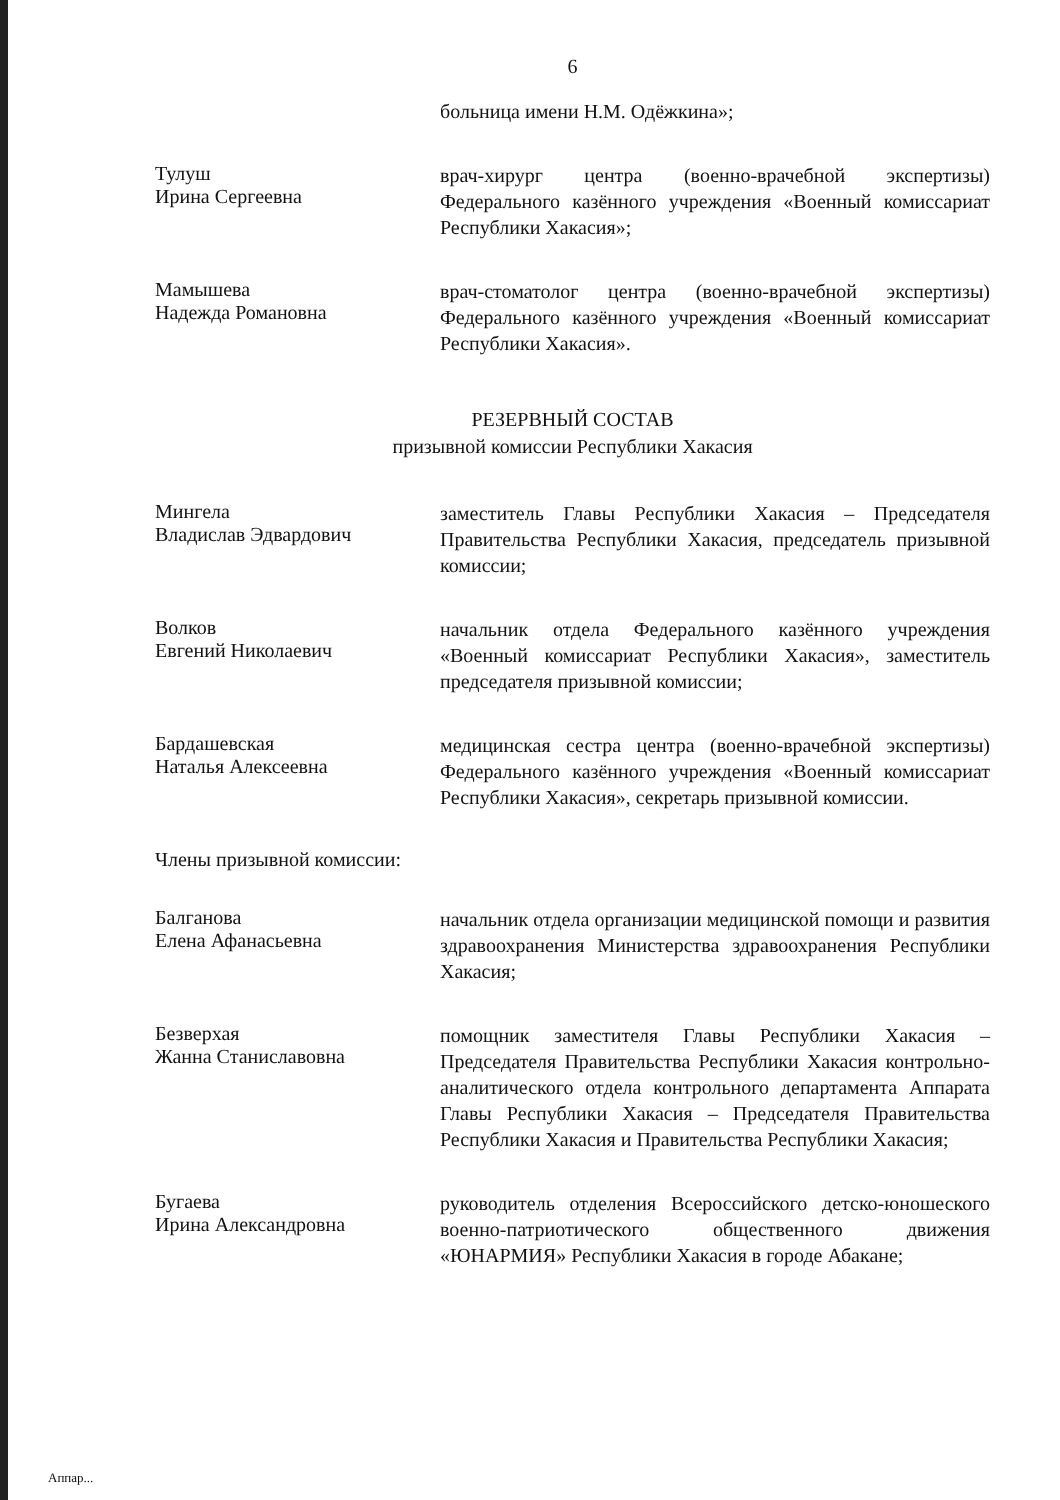6
больница имени Н.М. Одёжкина»;
Тулуш
Ирина Сергеевна
врач-хирург центра (военно-врачебной экспертизы) Федерального казённого учреждения «Военный комиссариат Республики Хакасия»;
Мамышева
Надежда Романовна
врач-стоматолог центра (военно-врачебной экспертизы) Федерального казённого учреждения «Военный комиссариат Республики Хакасия».
РЕЗЕРВНЫЙ СОСТАВ
призывной комиссии Республики Хакасия
Мингела
Владислав Эдвардович
заместитель Главы Республики Хакасия – Председателя Правительства Республики Хакасия, председатель призывной комиссии;
Волков
Евгений Николаевич
начальник отдела Федерального казённого учреждения «Военный комиссариат Республики Хакасия», заместитель председателя призывной комиссии;
Бардашевская
Наталья Алексеевна
медицинская сестра центра (военно-врачебной экспертизы) Федерального казённого учреждения «Военный комиссариат Республики Хакасия», секретарь призывной комиссии.
Члены призывной комиссии:
Балганова
Елена Афанасьевна
начальник отдела организации медицинской помощи и развития здравоохранения Министерства здравоохранения Республики Хакасия;
Безверхая
Жанна Станиславовна
помощник заместителя Главы Республики Хакасия – Председателя Правительства Республики Хакасия контрольно-аналитического отдела контрольного департамента Аппарата Главы Республики Хакасия – Председателя Правительства Республики Хакасия и Правительства Республики Хакасия;
Бугаева
Ирина Александровна
руководитель отделения Всероссийского детско-юношеского военно-патриотического общественного движения «ЮНАРМИЯ» Республики Хакасия в городе Абакане;
Аппар...